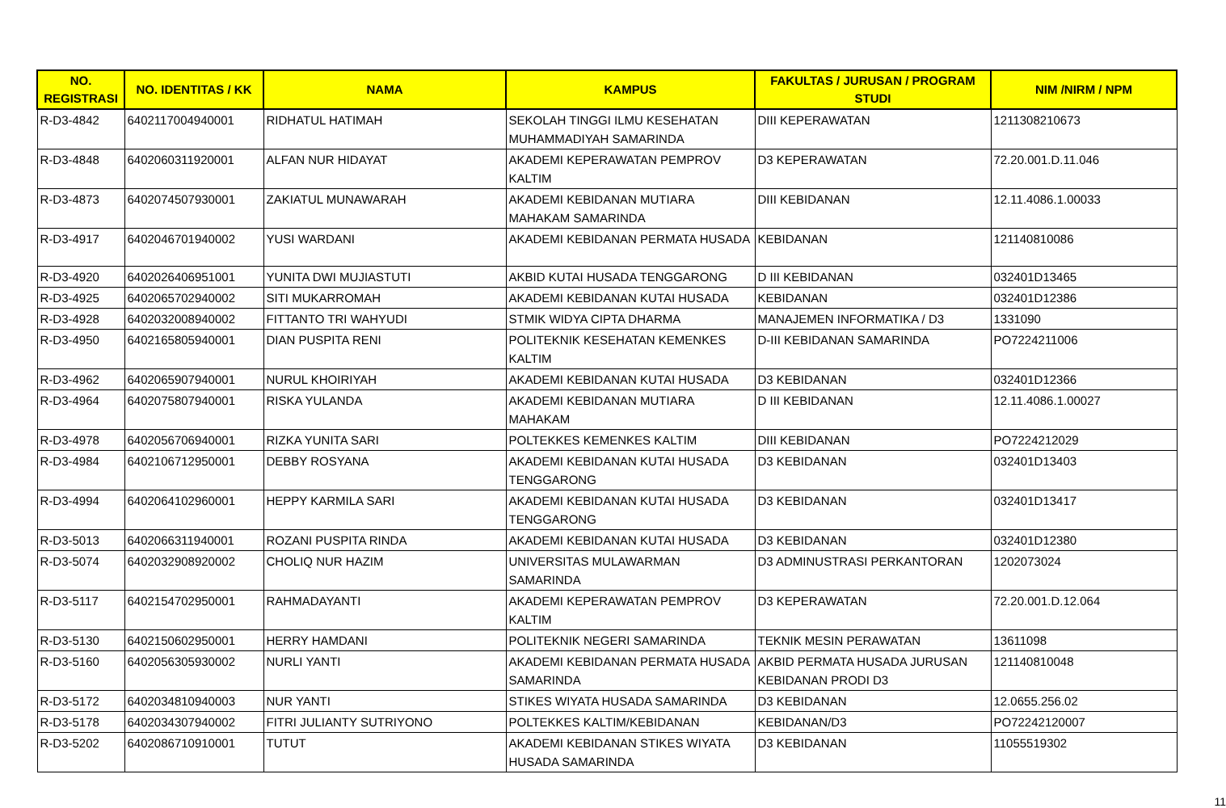| NO. REGISTRASI | NO. IDENTITAS / KK | NAMA | KAMPUS | FAKULTAS / JURUSAN / PROGRAM STUDI | NIM /NIRM / NPM |
| --- | --- | --- | --- | --- | --- |
| R-D3-4842 | 6402117004940001 | RIDHATUL HATIMAH | SEKOLAH TINGGI ILMU KESEHATAN MUHAMMADIYAH SAMARINDA | DIII KEPERAWATAN | 1211308210673 |
| R-D3-4848 | 6402060311920001 | ALFAN NUR HIDAYAT | AKADEMI KEPERAWATAN PEMPROV KALTIM | D3 KEPERAWATAN | 72.20.001.D.11.046 |
| R-D3-4873 | 6402074507930001 | ZAKIATUL MUNAWARAH | AKADEMI KEBIDANAN MUTIARA MAHAKAM SAMARINDA | DIII KEBIDANAN | 12.11.4086.1.00033 |
| R-D3-4917 | 6402046701940002 | YUSI WARDANI | AKADEMI KEBIDANAN PERMATA HUSADA | KEBIDANAN | 121140810086 |
| R-D3-4920 | 6402026406951001 | YUNITA DWI MUJIASTUTI | AKBID KUTAI HUSADA TENGGARONG | D III KEBIDANAN | 032401D13465 |
| R-D3-4925 | 6402065702940002 | SITI MUKARROMAH | AKADEMI KEBIDANAN KUTAI HUSADA | KEBIDANAN | 032401D12386 |
| R-D3-4928 | 6402032008940002 | FITTANTO TRI WAHYUDI | STMIK WIDYA CIPTA DHARMA | MANAJEMEN INFORMATIKA / D3 | 1331090 |
| R-D3-4950 | 6402165805940001 | DIAN PUSPITA RENI | POLITEKNIK KESEHATAN KEMENKES KALTIM | D-III KEBIDANAN SAMARINDA | PO7224211006 |
| R-D3-4962 | 6402065907940001 | NURUL KHOIRIYAH | AKADEMI KEBIDANAN KUTAI HUSADA | D3 KEBIDANAN | 032401D12366 |
| R-D3-4964 | 6402075807940001 | RISKA YULANDA | AKADEMI KEBIDANAN MUTIARA MAHAKAM | D III KEBIDANAN | 12.11.4086.1.00027 |
| R-D3-4978 | 6402056706940001 | RIZKA YUNITA SARI | POLTEKKES KEMENKES KALTIM | DIII KEBIDANAN | PO7224212029 |
| R-D3-4984 | 6402106712950001 | DEBBY ROSYANA | AKADEMI KEBIDANAN KUTAI HUSADA TENGGARONG | D3 KEBIDANAN | 032401D13403 |
| R-D3-4994 | 6402064102960001 | HEPPY KARMILA SARI | AKADEMI KEBIDANAN KUTAI HUSADA TENGGARONG | D3 KEBIDANAN | 032401D13417 |
| R-D3-5013 | 6402066311940001 | ROZANI PUSPITA RINDA | AKADEMI KEBIDANAN KUTAI HUSADA | D3 KEBIDANAN | 032401D12380 |
| R-D3-5074 | 6402032908920002 | CHOLIQ NUR HAZIM | UNIVERSITAS MULAWARMAN SAMARINDA | D3 ADMINUSTRASI PERKANTORAN | 1202073024 |
| R-D3-5117 | 6402154702950001 | RAHMADAYANTI | AKADEMI KEPERAWATAN PEMPROV KALTIM | D3 KEPERAWATAN | 72.20.001.D.12.064 |
| R-D3-5130 | 6402150602950001 | HERRY HAMDANI | POLITEKNIK NEGERI SAMARINDA | TEKNIK MESIN PERAWATAN | 13611098 |
| R-D3-5160 | 6402056305930002 | NURLI YANTI | AKADEMI KEBIDANAN PERMATA HUSADA SAMARINDA | AKBID PERMATA HUSADA JURUSAN KEBIDANAN PRODI D3 | 121140810048 |
| R-D3-5172 | 6402034810940003 | NUR YANTI | STIKES WIYATA HUSADA SAMARINDA | D3 KEBIDANAN | 12.0655.256.02 |
| R-D3-5178 | 6402034307940002 | FITRI JULIANTY SUTRIYONO | POLTEKKES KALTIM/KEBIDANAN | KEBIDANAN/D3 | PO72242120007 |
| R-D3-5202 | 6402086710910001 | TUTUT | AKADEMI KEBIDANAN STIKES WIYATA HUSADA SAMARINDA | D3 KEBIDANAN | 11055519302 |
11